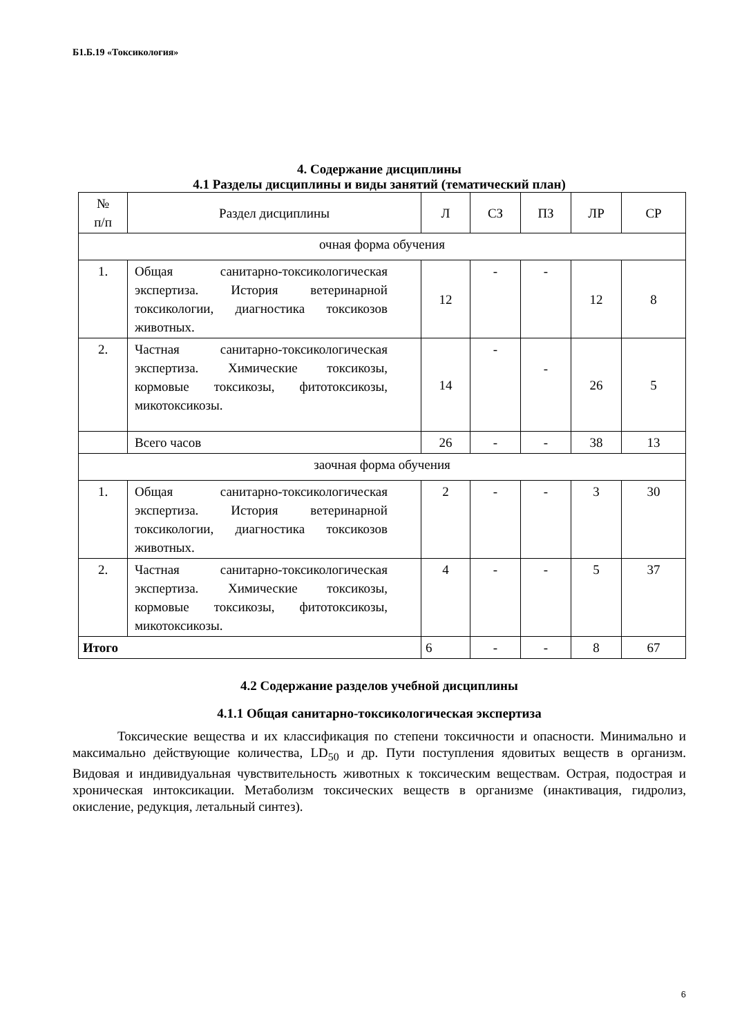Б1.Б.19 «Токсикология»
4. Содержание дисциплины
4.1 Разделы дисциплины и виды занятий (тематический план)
| № п/п | Раздел дисциплины | Л | СЗ | ПЗ | ЛР | СР |
| --- | --- | --- | --- | --- | --- | --- |
| очная форма обучения | | | | | | |
| 1. | Общая санитарно-токсикологическая экспертиза. История ветеринарной токсикологии, диагностика токсикозов животных. | 12 | - | - | 12 | 8 |
| 2. | Частная санитарно-токсикологическая экспертиза. Химические токсикозы, кормовые токсикозы, фитотоксикозы, микотоксикозы. | 14 | - | - | 26 | 5 |
| | Всего часов | 26 | - | - | 38 | 13 |
| заочная форма обучения | | | | | | |
| 1. | Общая санитарно-токсикологическая экспертиза. История ветеринарной токсикологии, диагностика токсикозов животных. | 2 | - | - | 3 | 30 |
| 2. | Частная санитарно-токсикологическая экспертиза. Химические токсикозы, кормовые токсикозы, фитотоксикозы, микотоксикозы. | 4 | - | - | 5 | 37 |
| Итого | | 6 | - | - | 8 | 67 |
4.2 Содержание разделов учебной дисциплины
4.1.1 Общая санитарно-токсикологическая экспертиза
Токсические вещества и их классификация по степени токсичности и опасности. Минимально и максимально действующие количества, LD<sub>50</sub> и др. Пути поступления ядовитых веществ в организм. Видовая и индивидуальная чувствительность животных к токсическим веществам. Острая, подострая и хроническая интоксикации. Метаболизм токсических веществ в организме (инактивация, гидролиз, окисление, редукция, летальный синтез).
6